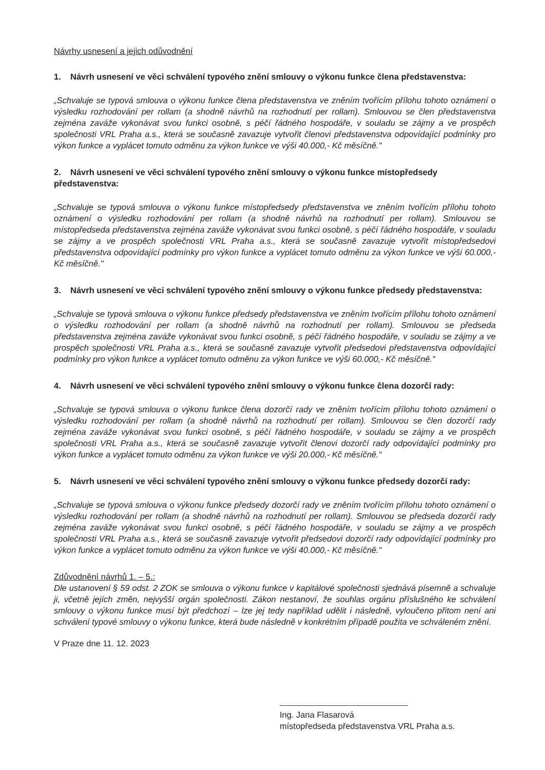Návrhy usnesení a jejich odůvodnění
1. Návrh usnesení ve věci schválení typového znění smlouvy o výkonu funkce člena představenstva:
„Schvaluje se typová smlouva o výkonu funkce člena představenstva ve zněním tvořícím přílohu tohoto oznámení o výsledku rozhodování per rollam (a shodně návrhů na rozhodnutí per rollam). Smlouvou se člen představenstva zejména zaváže vykonávat svou funkci osobně, s péčí řádného hospodáře, v souladu se zájmy a ve prospěch společnosti VRL Praha a.s., která se současně zavazuje vytvořit členovi představenstva odpovídající podmínky pro výkon funkce a vyplácet tomuto odměnu za výkon funkce ve výši 40.000,- Kč měsíčně."
2. Návrh usnesení ve věci schválení typového znění smlouvy o výkonu funkce místopředsedy představenstva:
„Schvaluje se typová smlouva o výkonu funkce místopředsedy představenstva ve zněním tvořícím přílohu tohoto oznámení o výsledku rozhodování per rollam (a shodně návrhů na rozhodnutí per rollam). Smlouvou se místopředseda představenstva zejména zaváže vykonávat svou funkci osobně, s péčí řádného hospodáře, v souladu se zájmy a ve prospěch společnosti VRL Praha a.s., která se současně zavazuje vytvořit místopředsedovi představenstva odpovídající podmínky pro výkon funkce a vyplácet tomuto odměnu za výkon funkce ve výši 60.000,- Kč měsíčně."
3. Návrh usnesení ve věci schválení typového znění smlouvy o výkonu funkce předsedy představenstva:
„Schvaluje se typová smlouva o výkonu funkce předsedy představenstva ve zněním tvořícím přílohu tohoto oznámení o výsledku rozhodování per rollam (a shodně návrhů na rozhodnutí per rollam). Smlouvou se předseda představenstva zejména zaváže vykonávat svou funkci osobně, s péčí řádného hospodáře, v souladu se zájmy a ve prospěch společnosti VRL Praha a.s., která se současně zavazuje vytvořit předsedovi představenstva odpovídající podmínky pro výkon funkce a vyplácet tomuto odměnu za výkon funkce ve výši 60.000,- Kč měsíčně."
4. Návrh usnesení ve věci schválení typového znění smlouvy o výkonu funkce člena dozorčí rady:
„Schvaluje se typová smlouva o výkonu funkce člena dozorčí rady ve zněním tvořícím přílohu tohoto oznámení o výsledku rozhodování per rollam (a shodně návrhů na rozhodnutí per rollam). Smlouvou se člen dozorčí rady zejména zaváže vykonávat svou funkci osobně, s péčí řádného hospodáře, v souladu se zájmy a ve prospěch společnosti VRL Praha a.s., která se současně zavazuje vytvořit členovi dozorčí rady odpovídající podmínky pro výkon funkce a vyplácet tomuto odměnu za výkon funkce ve výši 20.000,- Kč měsíčně."
5. Návrh usnesení ve věci schválení typového znění smlouvy o výkonu funkce předsedy dozorčí rady:
„Schvaluje se typová smlouva o výkonu funkce předsedy dozorčí rady ve zněním tvořícím přílohu tohoto oznámení o výsledku rozhodování per rollam (a shodně návrhů na rozhodnutí per rollam). Smlouvou se předseda dozorčí rady zejména zaváže vykonávat svou funkci osobně, s péčí řádného hospodáře, v souladu se zájmy a ve prospěch společnosti VRL Praha a.s., která se současně zavazuje vytvořit předsedovi dozorčí rady odpovídající podmínky pro výkon funkce a vyplácet tomuto odměnu za výkon funkce ve výši 40.000,- Kč měsíčně."
Zdůvodnění návrhů 1. – 5.:
Dle ustanovení § 59 odst. 2 ZOK se smlouva o výkonu funkce v kapitálové společnosti sjednává písemně a schvaluje ji, včetně jejích změn, nejvyšší orgán společnosti. Zákon nestanoví, že souhlas orgánu příslušného ke schválení smlouvy o výkonu funkce musí být předchozí – lze jej tedy například udělit i následně, vyloučeno přitom není ani schválení typové smlouvy o výkonu funkce, která bude následně v konkrétním případě použita ve schváleném znění.
V Praze dne 11. 12. 2023
Ing. Jana Flasarová
místopředseda představenstva VRL Praha a.s.